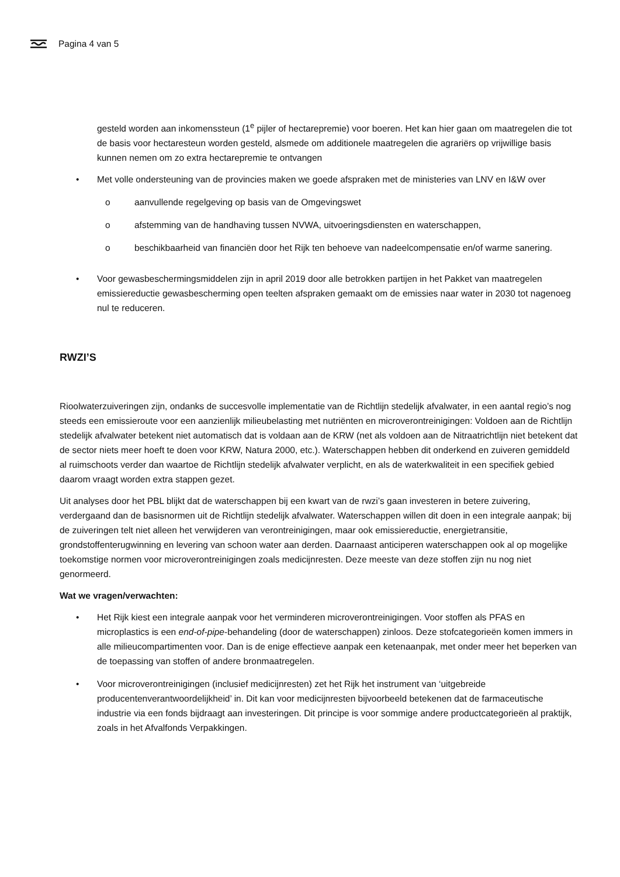Pagina 4 van 5
gesteld worden aan inkomenssteun (1<sup>e</sup> pijler of hectarepremie) voor boeren. Het kan hier gaan om maatregelen die tot de basis voor hectaresteun worden gesteld, alsmede om additionele maatregelen die agrariërs op vrijwillige basis kunnen nemen om zo extra hectarepremie te ontvangen
• Met volle ondersteuning van de provincies maken we goede afspraken met de ministeries van LNV en I&W over
o aanvullende regelgeving op basis van de Omgevingswet
o afstemming van de handhaving tussen NVWA, uitvoeringsdiensten en waterschappen,
o beschikbaarheid van financiën door het Rijk ten behoeve van nadeelcompensatie en/of warme sanering.
• Voor gewasbeschermingsmiddelen zijn in april 2019 door alle betrokken partijen in het Pakket van maatregelen emissiereductie gewasbescherming open teelten afspraken gemaakt om de emissies naar water in 2030 tot nagenoeg nul te reduceren.
RWZI’S
Rioolwaterzuiveringen zijn, ondanks de succesvolle implementatie van de Richtlijn stedelijk afvalwater, in een aantal regio’s nog steeds een emissieroute voor een aanzienlijk milieubelasting met nutriënten en microverontreinigingen: Voldoen aan de Richtlijn stedelijk afvalwater betekent niet automatisch dat is voldaan aan de KRW (net als voldoen aan de Nitraatrichtlijn niet betekent dat de sector niets meer hoeft te doen voor KRW, Natura 2000, etc.). Waterschappen hebben dit onderkend en zuiveren gemiddeld al ruimschoots verder dan waartoe de Richtlijn stedelijk afvalwater verplicht, en als de waterkwaliteit in een specifiek gebied daarom vraagt worden extra stappen gezet.
Uit analyses door het PBL blijkt dat de waterschappen bij een kwart van de rwzi’s gaan investeren in betere zuivering, verdergaand dan de basisnormen uit de Richtlijn stedelijk afvalwater. Waterschappen willen dit doen in een integrale aanpak; bij de zuiveringen telt niet alleen het verwijderen van verontreinigingen, maar ook emissiereductie, energietransitie, grondstoffenterugwinning en levering van schoon water aan derden. Daarnaast anticiperen waterschappen ook al op mogelijke toekomstige normen voor microverontreinigingen zoals medicijnresten. Deze meeste van deze stoffen zijn nu nog niet genormeerd.
Wat we vragen/verwachten:
• Het Rijk kiest een integrale aanpak voor het verminderen microverontreinigingen. Voor stoffen als PFAS en microplastics is een end-of-pipe-behandeling (door de waterschappen) zinloos. Deze stofcategorieën komen immers in alle milieucompartimenten voor. Dan is de enige effectieve aanpak een ketenaanpak, met onder meer het beperken van de toepassing van stoffen of andere bronmaatregelen.
• Voor microverontreinigingen (inclusief medicijnresten) zet het Rijk het instrument van ‘uitgebreide producentenverantwoordelijkheid’ in. Dit kan voor medicijnresten bijvoorbeeld betekenen dat de farmaceutische industrie via een fonds bijdraagt aan investeringen. Dit principe is voor sommige andere productcategorieën al praktijk, zoals in het Afvalfonds Verpakkingen.